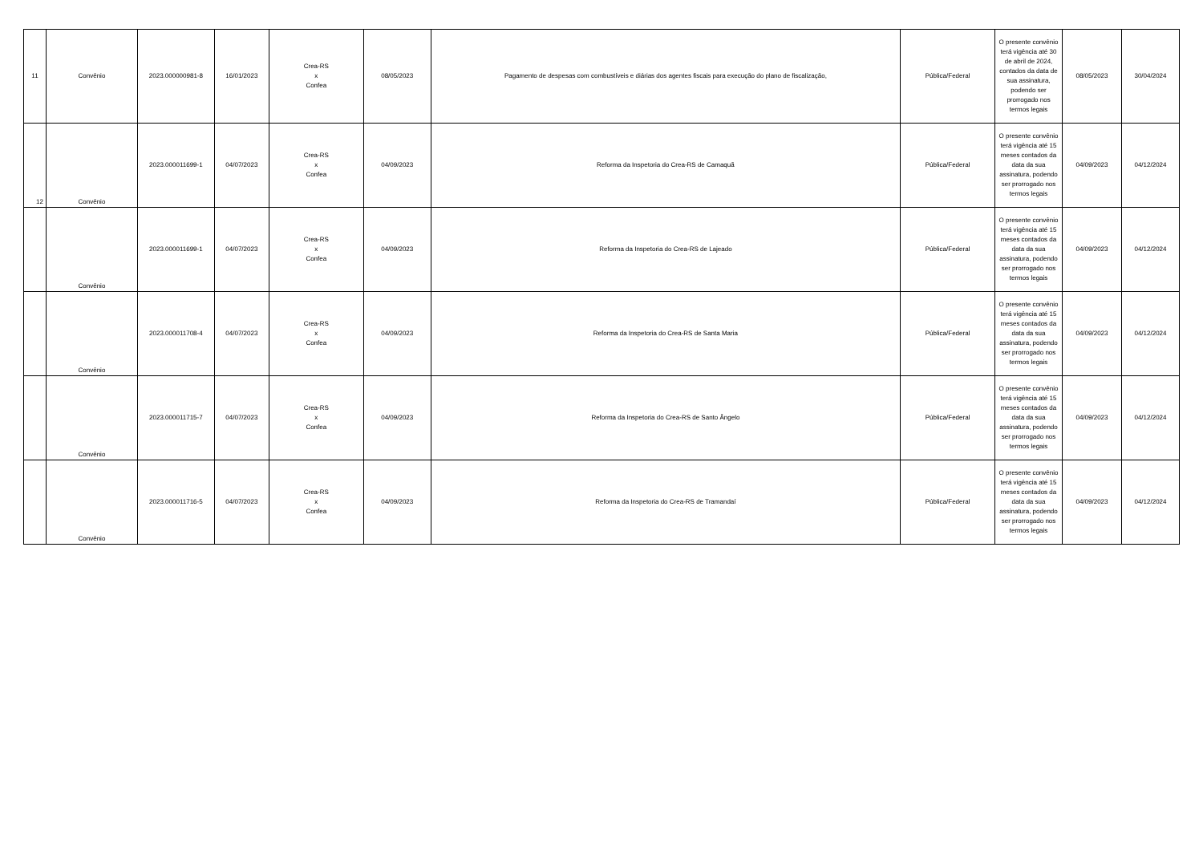| 11 | Convênio | 2023.000000981-8 | 16/01/2023 | Crea-RS x Confea | 08/05/2023 | Pagamento de despesas com combustíveis e diárias dos agentes fiscais para execução do plano de fiscalização, | Pública/Federal | O presente convênio terá vigência até 30 de abril de 2024, contados da data de sua assinatura, podendo ser prorrogado nos termos legais | 08/05/2023 | 30/04/2024 |
| 12 | Convênio | 2023.000011699-1 | 04/07/2023 | Crea-RS x Confea | 04/09/2023 | Reforma da Inspetoria do Crea-RS de Camaquã | Pública/Federal | O presente convênio terá vigência até 15 meses contados da data da sua assinatura, podendo ser prorrogado nos termos legais | 04/09/2023 | 04/12/2024 |
| | Convênio | 2023.000011699-1 | 04/07/2023 | Crea-RS x Confea | 04/09/2023 | Reforma da Inspetoria do Crea-RS de Lajeado | Pública/Federal | O presente convênio terá vigência até 15 meses contados da data da sua assinatura, podendo ser prorrogado nos termos legais | 04/09/2023 | 04/12/2024 |
| | Convênio | 2023.000011708-4 | 04/07/2023 | Crea-RS x Confea | 04/09/2023 | Reforma da Inspetoria do Crea-RS de Santa Maria | Pública/Federal | O presente convênio terá vigência até 15 meses contados da data da sua assinatura, podendo ser prorrogado nos termos legais | 04/09/2023 | 04/12/2024 |
| | Convênio | 2023.000011715-7 | 04/07/2023 | Crea-RS x Confea | 04/09/2023 | Reforma da Inspetoria do Crea-RS de Santo Ângelo | Pública/Federal | O presente convênio terá vigência até 15 meses contados da data da sua assinatura, podendo ser prorrogado nos termos legais | 04/09/2023 | 04/12/2024 |
| | Convênio | 2023.000011716-5 | 04/07/2023 | Crea-RS x Confea | 04/09/2023 | Reforma da Inspetoria do Crea-RS de Tramandaí | Pública/Federal | O presente convênio terá vigência até 15 meses contados da data da sua assinatura, podendo ser prorrogado nos termos legais | 04/09/2023 | 04/12/2024 |